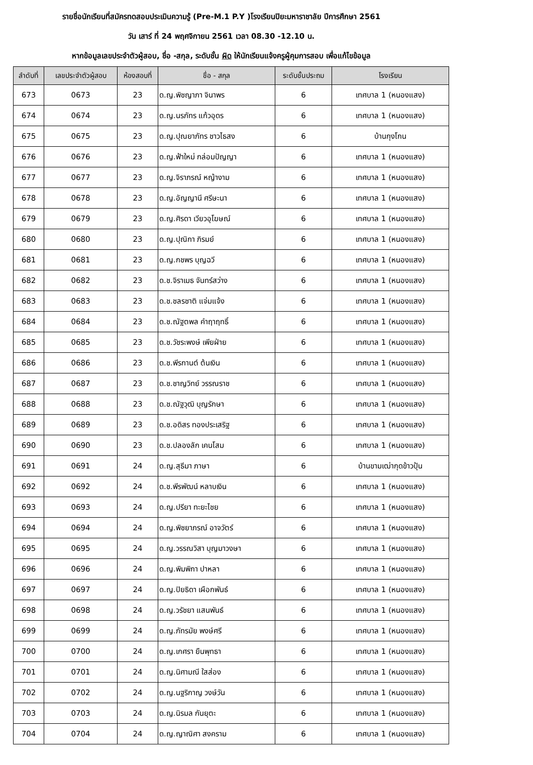รายชื่อนักเรียนที่สมัครทดสอบประเมินความรู้ (Pre-M.1 P.Y )โรงเรียนปิยะมหาราชาลัย ปีการศึกษา 2561
วัน เสาร์ ที่ 24 พฤศจิกายน 2561 เวลา 08.30 -12.10 น.
หากข้อมูลเลขประจำตัวผู้สอบ, ชื่อ -สกุล, ระดับชั้น ผิด ให้นักเรียนแจ้งครูผู้คุมการสอบ เพื่อแก้ไขข้อมูล
| ลำดับที่ | เลขประจำตัวผู้สอบ | ห้องสอบที่ | ชื่อ - สกุล | ระดับชั้นประถม | โรงเรียน |
| --- | --- | --- | --- | --- | --- |
| 673 | 0673 | 23 | ด.ญ.พิชญาภา จินาพร | 6 | เทศบาล 1 (หนองแสง) |
| 674 | 0674 | 23 | ด.ญ.นรภัทร แก้วอุดร | 6 | เทศบาล 1 (หนองแสง) |
| 675 | 0675 | 23 | ด.ญ.ปุณยาภัทร ชาวไธสง | 6 | บ้านกุงโกน |
| 676 | 0676 | 23 | ด.ญ.ฟ้าใหม่ กล่อมปัญญา | 6 | เทศบาล 1 (หนองแสง) |
| 677 | 0677 | 23 | ด.ญ.จิราภรณ์ หญ้างาม | 6 | เทศบาล 1 (หนองแสง) |
| 678 | 0678 | 23 | ด.ญ.อัญญานี ศรีษะนา | 6 | เทศบาล 1 (หนองแสง) |
| 679 | 0679 | 23 | ด.ญ.ศิรดา เวียวอุโฆษณ์ | 6 | เทศบาล 1 (หนองแสง) |
| 680 | 0680 | 23 | ด.ญ.ปุณิกา ภิรมย์ | 6 | เทศบาล 1 (หนองแสง) |
| 681 | 0681 | 23 | ด.ญ.กชพร บุญฉวี | 6 | เทศบาล 1 (หนองแสง) |
| 682 | 0682 | 23 | ด.ช.จิราเมธ จันทร์สว่าง | 6 | เทศบาล 1 (หนองแสง) |
| 683 | 0683 | 23 | ด.ช.ชลรชาติ แจ่มแจ้ง | 6 | เทศบาล 1 (หนองแสง) |
| 684 | 0684 | 23 | ด.ช.ณัฐตพล คำฤาฤทธิ์ | 6 | เทศบาล 1 (หนองแสง) |
| 685 | 0685 | 23 | ด.ช.วัชระพงษ์ เพียฝ่าย | 6 | เทศบาล 1 (หนองแสง) |
| 686 | 0686 | 23 | ด.ช.พีรกานต์ ต้นเงิน | 6 | เทศบาล 1 (หนองแสง) |
| 687 | 0687 | 23 | ด.ช.ชาญวิทย์ วรรณราช | 6 | เทศบาล 1 (หนองแสง) |
| 688 | 0688 | 23 | ด.ช.ณัฐวุฒิ บุญรักษา | 6 | เทศบาล 1 (หนองแสง) |
| 689 | 0689 | 23 | ด.ช.อดิสร ทองประเสริฐ | 6 | เทศบาล 1 (หนองแสง) |
| 690 | 0690 | 23 | ด.ช.ปลองลัก เคนโสม | 6 | เทศบาล 1 (หนองแสง) |
| 691 | 0691 | 24 | ด.ญ.สุธีมา ภาษา | 6 | บ้านขามเฒ่ากุดข้าวปุ้น |
| 692 | 0692 | 24 | ด.ช.พีรพัฒน์ หลาบเงิน | 6 | เทศบาล 1 (หนองแสง) |
| 693 | 0693 | 24 | ด.ญ.ปรียา ทะยะไชย | 6 | เทศบาล 1 (หนองแสง) |
| 694 | 0694 | 24 | ด.ญ.พิชยาภรณ์ อาจวัตร์ | 6 | เทศบาล 1 (หนองแสง) |
| 695 | 0695 | 24 | ด.ญ.วรรณวิสา บุญมาวงษา | 6 | เทศบาล 1 (หนองแสง) |
| 696 | 0696 | 24 | ด.ญ.พิมพิกา ปาหลา | 6 | เทศบาล 1 (หนองแสง) |
| 697 | 0697 | 24 | ด.ญ.ปิยธิดา เผือกพันธ์ | 6 | เทศบาล 1 (หนองแสง) |
| 698 | 0698 | 24 | ด.ญ.วรัชยา แสนพันธ์ | 6 | เทศบาล 1 (หนองแสง) |
| 699 | 0699 | 24 | ด.ญ.ภัทรมัย พงษ์ศรี | 6 | เทศบาล 1 (หนองแสง) |
| 700 | 0700 | 24 | ด.ญ.เกศรา ยืนพุทธา | 6 | เทศบาล 1 (หนองแสง) |
| 701 | 0701 | 24 | ด.ญ.นิศามณี ใสส่อง | 6 | เทศบาล 1 (หนองแสง) |
| 702 | 0702 | 24 | ด.ญ.นฐริกาญ วงษ์วัน | 6 | เทศบาล 1 (หนองแสง) |
| 703 | 0703 | 24 | ด.ญ.นิรมล กันยุตะ | 6 | เทศบาล 1 (หนองแสง) |
| 704 | 0704 | 24 | ด.ญ.ญาณิศา สงคราม | 6 | เทศบาล 1 (หนองแสง) |